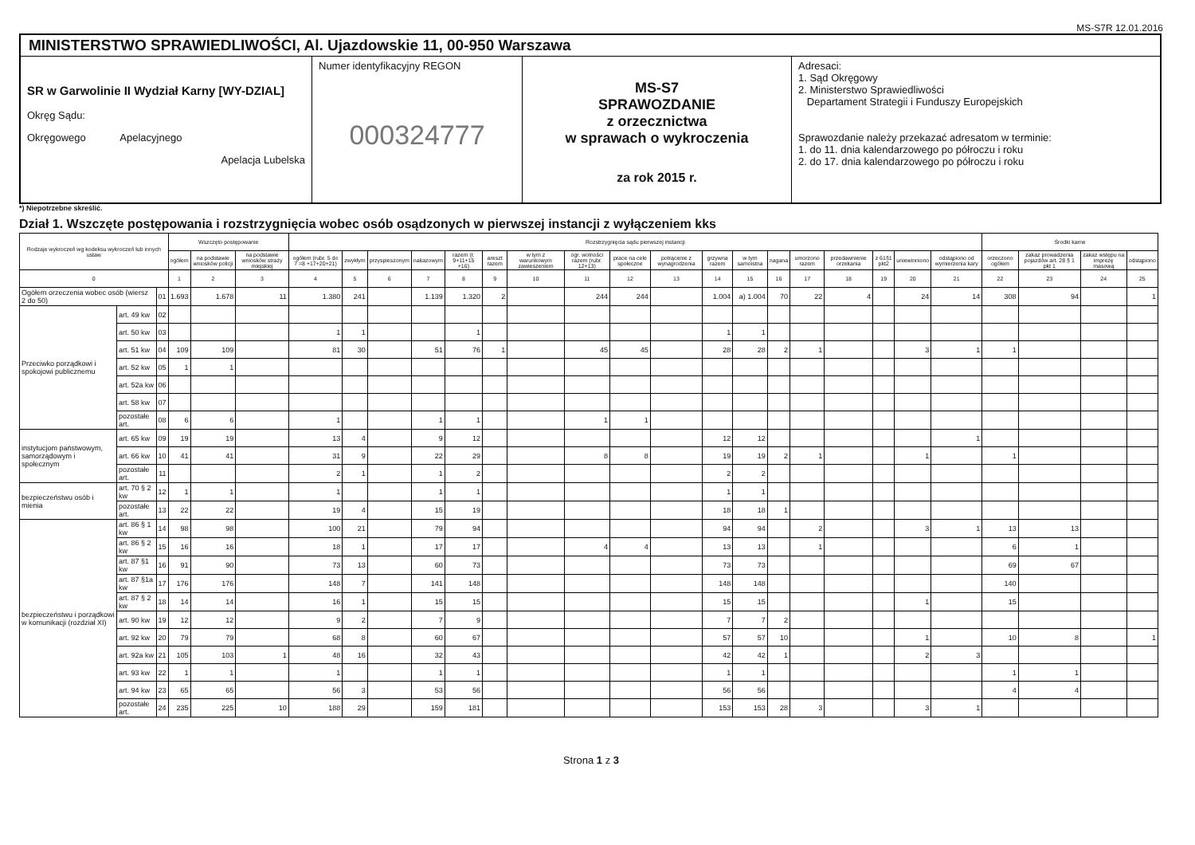MS-S7R 12.01.2016
MINISTERSTWO SPRAWIEDLIWOŚCI, Al. Ujazdowskie 11, 00-950 Warszawa
SR w Garwolinie II Wydział Karny [WY-DZIAL]
Okręg Sądu:
Okręgowego Apelacyjnego
Apelacja Lubelska
Numer identyfikacyjny REGON
000324777
MS-S7
SPRAWOZDANIE
z orzecznictwa
w sprawach o wykroczenia
za rok 2015 r.
Adresaci:
1. Sąd Okręgowy
2. Ministerstwo Sprawiedliwości
Departament Strategii i Funduszy Europejskich
Sprawozdanie należy przekazać adresatom w terminie:
1. do 11. dnia kalendarzowego po półroczu i roku
2. do 17. dnia kalendarzowego po półroczu i roku
*) Niepotrzebne skreślić.
Dział 1. Wszczęte postępowania i rozstrzygnięcia wobec osób osądzonych w pierwszej instancji z wyłączeniem kks
| Rodzaje wykroczeń wg kodeksu wykroczeń lub innych ustaw | | | Wszczęto postępowanie | | | Rozstrzygnięcia sądu pierwszej instancji | | | | | | | | | | | | | | | | | | Środki karne | | | |
| --- | --- | --- | --- | --- | --- | --- | --- | --- | --- | --- | --- | --- | --- | --- | --- | --- | --- | --- | --- | --- | --- | --- | --- | --- | --- | --- | --- |
| | | | ogółem | na podstawie wniosków policji | na podstawie wniosków straży miejskiej | ogółem (rubr. 5 do 7 =8 +17+20+21) | zwykłym | przyspieszonym | nakazowym | razem (r. 9+11+15 +16) | areszt razem | w tym z warunkowym zawieszeniem | ogr. wolności razem (rubr. 12+13) | prace na cele społeczne | potrącenie z wynagrodzenia | grzywna razem | w tym samoistna | nagana | umorzono razem | przedawnienie orzekania | z 61§1 pkt2 | uniewinniono | odstąpiono od wymierzenia kary | orzeczono ogółem | zakaz prowadzenia pojazdów art. 28 § 1 pkt 1 | zakaz wstępu na imprezę masową | odstąpiono |
| 0 | | | 1 | 2 | 3 | 4 | 5 | 6 | 7 | 8 | 9 | 10 | 11 | 12 | 13 | 14 | 15 | 16 | 17 | 18 | 19 | 20 | 21 | 22 | 23 | 24 | 25 |
| Ogółem orzeczenia wobec osób (wiersz 2 do 50) | | 01 | 1.693 | 1.678 | 11 | 1.380 | 241 | | 1.139 | 1.320 | 2 | | 244 | 244 | | 1.004 | a) 1.004 | 70 | 22 | 4 | | 24 | 14 | 308 | 94 | | 1 |
| Przeciwko porządkowi i spokojowi publicznemu | art. 49 kw | 02 | | | | | | | | | | | | | | | | | | | | | | | | | |
| | art. 50 kw | 03 | | | | 1 | 1 | | | 1 | | | | | | 1 | 1 | | | | | | | | | | |
| | art. 51 kw | 04 | 109 | 109 | | 81 | 30 | | 51 | 76 | 1 | | 45 | 45 | | 28 | 28 | 2 | 1 | | | 3 | 1 | 1 | | | |
| | art. 52 kw | 05 | 1 | 1 | | | | | | | | | | | | | | | | | | | | | | | |
| | art. 52a kw | 06 | | | | | | | | | | | | | | | | | | | | | | | | | |
| | art. 58 kw | 07 | | | | | | | | | | | | | | | | | | | | | | | | | |
| | pozostałe art. | 08 | 6 | 6 | | 1 | | | 1 | 1 | | | 1 | 1 | | | | | | | | | | | | | |
| instytucjom państwowym, samorządowym i społecznym | art. 65 kw | 09 | 19 | 19 | | 13 | 4 | | 9 | 12 | | | | | | 12 | 12 | | | | | | 1 | | | | |
| | art. 66 kw | 10 | 41 | 41 | | 31 | 9 | | 22 | 29 | | | 8 | 8 | | 19 | 19 | 2 | 1 | | | 1 | | 1 | | | |
| | pozostałe art. | 11 | | | | 2 | 1 | | 1 | 2 | | | | | | 2 | 2 | | | | | | | | | | |
| bezpieczeństwu osób i mienia | art. 70 § 2 kw | 12 | 1 | 1 | | 1 | | | 1 | 1 | | | | | | 1 | 1 | | | | | | | | | | |
| | pozostałe art. | 13 | 22 | 22 | | 19 | 4 | | 15 | 19 | | | | | | 18 | 18 | 1 | | | | | | | | | |
| bezpieczeństwu i porządkowi w komunikacji (rozdział XI) | art. 86 § 1 kw | 14 | 98 | 98 | | 100 | 21 | | 79 | 94 | | | | | | 94 | 94 | | 2 | | | 3 | 1 | 13 | 13 | | |
| | art. 86 § 2 kw | 15 | 16 | 16 | | 18 | 1 | | 17 | 17 | | | 4 | 4 | | 13 | 13 | | 1 | | | | | 6 | 1 | | |
| | art. 87 §1 kw | 16 | 91 | 90 | | 73 | 13 | | 60 | 73 | | | | | | 73 | 73 | | | | | | | 69 | 67 | | |
| | art. 87 §1a kw | 17 | 176 | 176 | | 148 | 7 | | 141 | 148 | | | | | | 148 | 148 | | | | | | | 140 | | | |
| | art. 87 § 2 kw | 18 | 14 | 14 | | 16 | 1 | | 15 | 15 | | | | | | 15 | 15 | | | | | 1 | | 15 | | | |
| | art. 90 kw | 19 | 12 | 12 | | 9 | 2 | | 7 | 9 | | | | | | 7 | 7 | 2 | | | | | | | | | |
| | art. 92 kw | 20 | 79 | 79 | | 68 | 8 | | 60 | 67 | | | | | | 57 | 57 | 10 | | | | 1 | | 10 | 8 | | 1 |
| | art. 92a kw | 21 | 105 | 103 | 1 | 48 | 16 | | 32 | 43 | | | | | | 42 | 42 | 1 | | | | 2 | 3 | | | | |
| | art. 93 kw | 22 | 1 | 1 | | 1 | | | 1 | 1 | | | | | | 1 | 1 | | | | | | | 1 | 1 | | |
| | art. 94 kw | 23 | 65 | 65 | | 56 | 3 | | 53 | 56 | | | | | | 56 | 56 | | | | | | | 4 | 4 | | |
| | pozostałe art. | 24 | 235 | 225 | 10 | 188 | 29 | | 159 | 181 | | | | | | 153 | 153 | 28 | 3 | | | 3 | 1 | | | | |
Strona 1 z 3